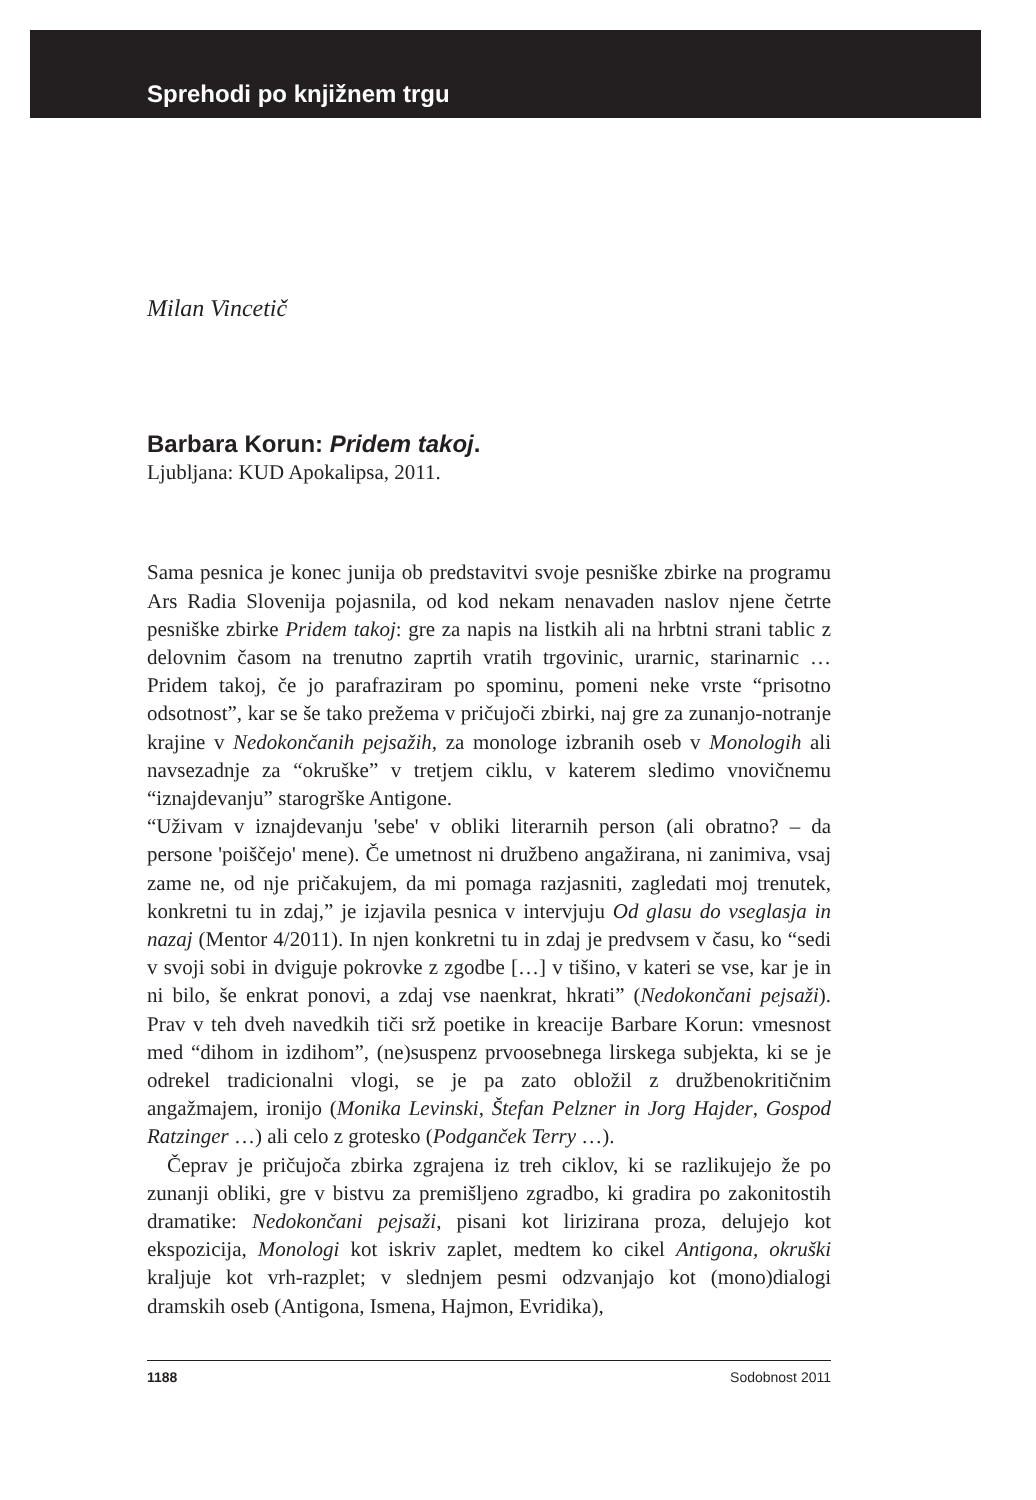Sprehodi po knjižnem trgu
Milan Vincetič
Barbara Korun: Pridem takoj.
Ljubljana: KUD Apokalipsa, 2011.
Sama pesnica je konec junija ob predstavitvi svoje pesniške zbirke na programu Ars Radia Slovenija pojasnila, od kod nekam nenavaden naslov njene četrte pesniške zbirke Pridem takoj: gre za napis na listkih ali na hrbtni strani tablic z delovnim časom na trenutno zaprtih vratih trgovinic, urarnic, starinarnic … Pridem takoj, če jo parafraziram po spominu, pomeni neke vrste “prisotno odsotnost”, kar se še tako prežema v pričujoči zbirki, naj gre za zunanjo-notranje krajine v Nedokončanih pejsažih, za monologe izbranih oseb v Monologih ali navsezadnje za “okruške” v tretjem ciklu, v katerem sledimo vnovičnemu “iznajdevanju” starogrške Antigone.
“Uživam v iznajdevanju 'sebe' v obliki literarnih person (ali obratno? – da persone 'poiščejo' mene). Če umetnost ni družbeno angažirana, ni zanimiva, vsaj zame ne, od nje pričakujem, da mi pomaga razjasniti, zagledati moj trenutek, konkretni tu in zdaj,” je izjavila pesnica v intervjuju Od glasu do vseglasja in nazaj (Mentor 4/2011). In njen konkretni tu in zdaj je predvsem v času, ko “sedi v svoji sobi in dviguje pokrovke z zgodbe […] v tišino, v kateri se vse, kar je in ni bilo, še enkrat ponovi, a zdaj vse naenkrat, hkrati” (Nedokončani pejsaži). Prav v teh dveh navedkih tiči srž poetike in kreacije Barbare Korun: vmesnost med “dihom in izdihom”, (ne)suspenz prvoosebnega lirskega subjekta, ki se je odrekel tradicionalni vlogi, se je pa zato obložil z družbenokritičnim angažmajem, ironijo (Monika Levinski, Štefan Pelzner in Jorg Hajder, Gospod Ratzinger …) ali celo z grotesko (Podganček Terry …).
Čeprav je pričujoča zbirka zgrajena iz treh ciklov, ki se razlikujejo že po zunanji obliki, gre v bistvu za premišljeno zgradbo, ki gradira po zakonitostih dramatike: Nedokončani pejsaži, pisani kot lirizirana proza, delujejo kot ekspozicija, Monologi kot iskriv zaplet, medtem ko cikel Antigona, okruški kraljuje kot vrh-razplet; v slednjem pesmi odzvanjajo kot (mono)dialogi dramskih oseb (Antigona, Ismena, Hajmon, Evridika),
1188 Sodobnost 2011